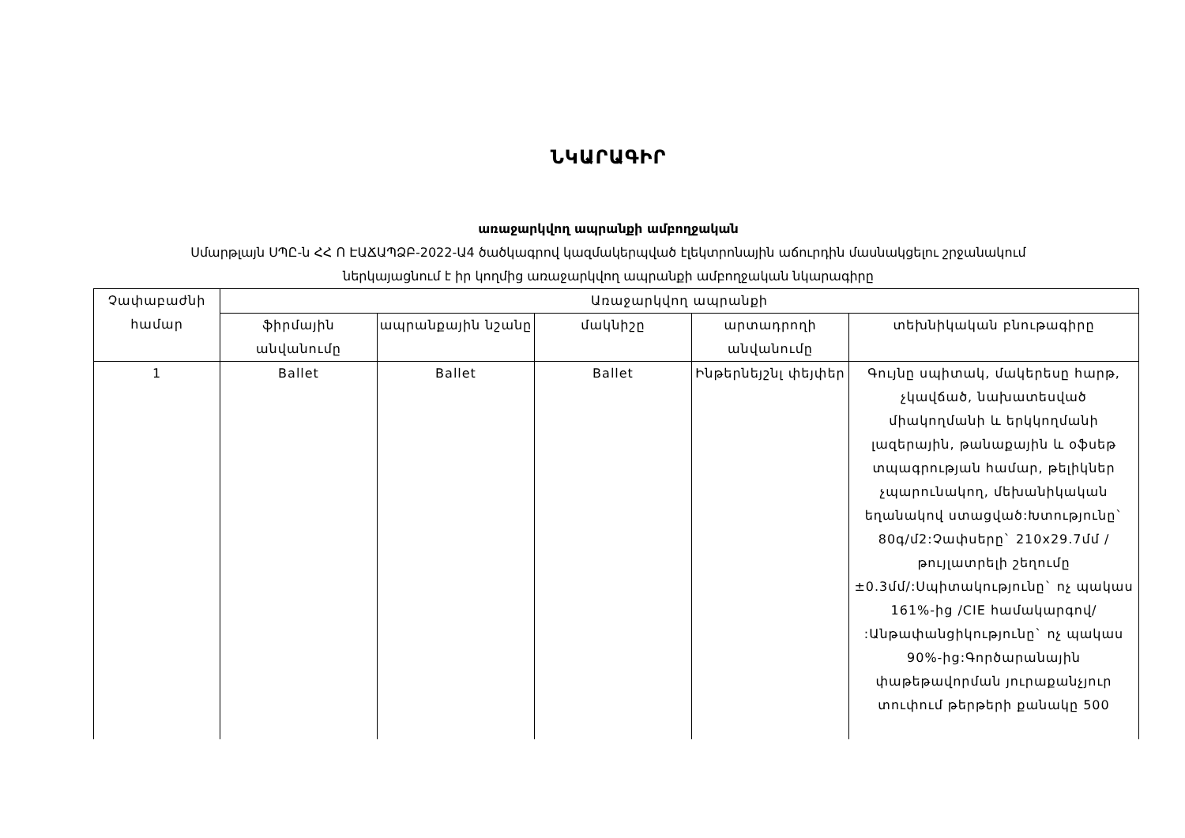ՆԿԱՐԱԳԻՐ
առաջարկվող ապրանքի ամբողջական
Սմարթլայն ՍՊԸ-ն ՀՀ Ո ԷԱՃԱՊՁԲ-2022-Ա4 ծածկագրով կազմակերպված էլեկտրոնային աճուրդին մասնակցելու շրջանակում
ներկայացնում է իր կողմից առաջարկվող ապրանքի ամբողջական նկարագիրը
| Չափաբաժնի համար | Առաջարկվող ապրանքի | | | | |
| --- | --- | --- | --- | --- | --- |
| | ֆիրմային անվանումը | ապրանքային նշանը | մակնիշը | արտադրողի անվանումը | տեխնիկական բնութագիրը |
| 1 | Ballet | Ballet | Ballet | Ինթերնեյշնլ փեյփեր | Գույնը սպիտակ, մակերեսը հարթ, չկավճած, նախատեսված միակողմանի և երկկողմանի լազերային, թանաքային և օֆսեթ տպագրության համար, թելիկներ չպարունակող, մեխանիկական եղանակով ստացված:Խտությունը` 80գ/մ2:Չափսերը` 210x29.7մմ /թույլատրելի շեղումը ±0.3մմ/:Սպիտակությունը` ոչ պակաս 161%-ից /CIE համակարգով/ :Անթափանցիկությունը` ոչ պակաս 90%-ից:Գործարանային փաթեթավորման յուրաքանչյուր տուփում թերթերի քանակը 500 |